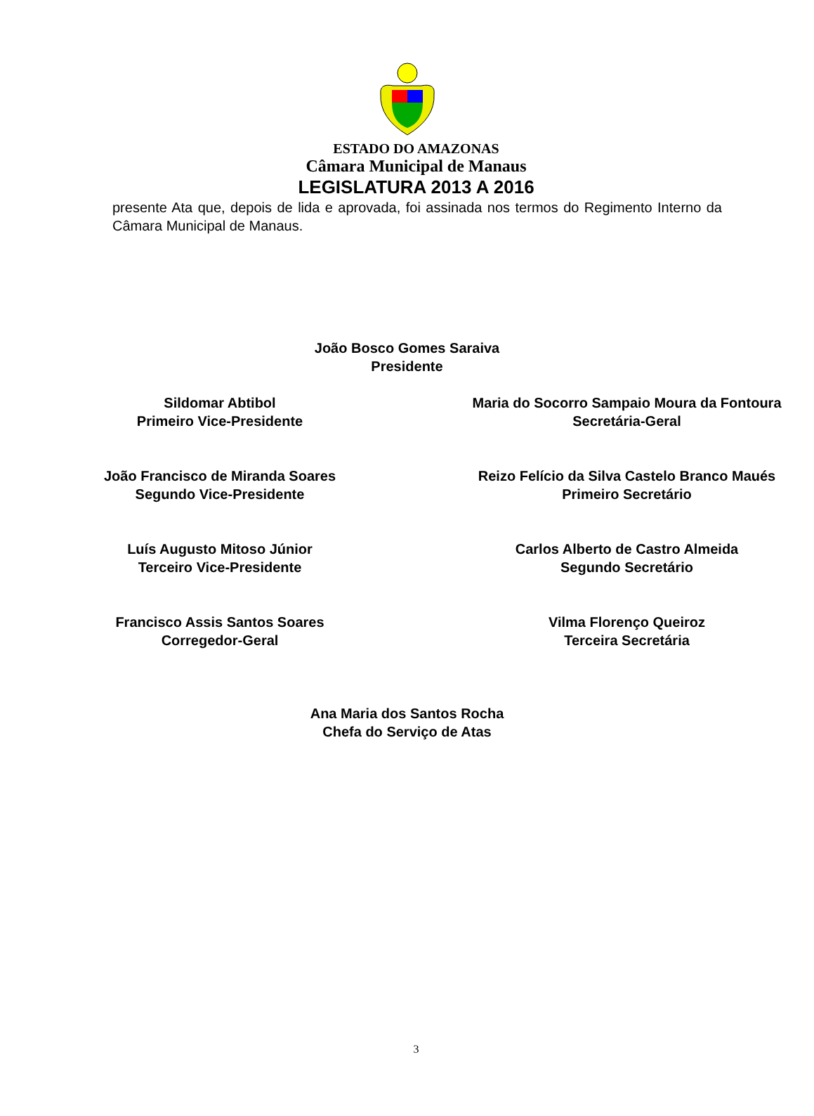ESTADO DO AMAZONAS
Câmara Municipal de Manaus
LEGISLATURA 2013 A 2016
presente Ata que, depois de lida e aprovada, foi assinada nos termos do Regimento Interno da Câmara Municipal de Manaus.
João Bosco Gomes Saraiva
Presidente
Sildomar Abtibol
Primeiro Vice-Presidente
Maria do Socorro Sampaio Moura da Fontoura
Secretária-Geral
João Francisco de Miranda Soares
Segundo Vice-Presidente
Reizo Felício da Silva Castelo Branco Maués
Primeiro Secretário
Luís Augusto Mitoso Júnior
Terceiro Vice-Presidente
Carlos Alberto de Castro Almeida
Segundo Secretário
Francisco Assis Santos Soares
Corregedor-Geral
Vilma Florenço Queiroz
Terceira Secretária
Ana Maria dos Santos Rocha
Chefa do Serviço de Atas
3